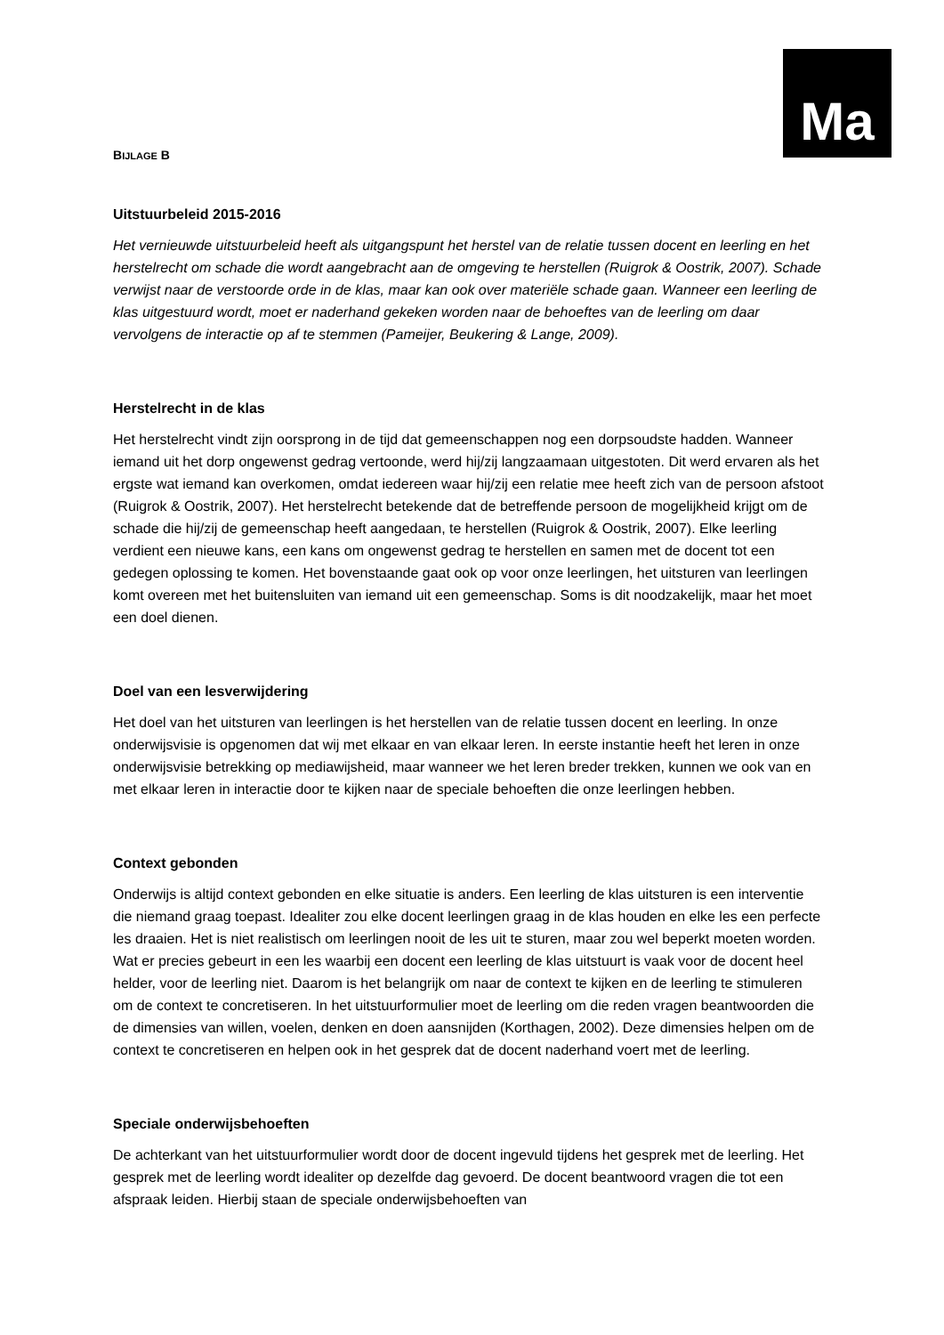Ma
BIJLAGE B
Uitstuurbeleid 2015-2016
Het vernieuwde uitstuurbeleid heeft als uitgangspunt het herstel van de relatie tussen docent en leerling en het herstelrecht om schade die wordt aangebracht aan de omgeving te herstellen (Ruigrok & Oostrik, 2007). Schade verwijst naar de verstoorde orde in de klas, maar kan ook over materiële schade gaan. Wanneer een leerling de klas uitgestuurd wordt, moet er naderhand gekeken worden naar de behoeftes van de leerling om daar vervolgens de interactie op af te stemmen (Pameijer, Beukering & Lange, 2009).
Herstelrecht in de klas
Het herstelrecht vindt zijn oorsprong in de tijd dat gemeenschappen nog een dorpsoudste hadden. Wanneer iemand uit het dorp ongewenst gedrag vertoonde, werd hij/zij langzaamaan uitgestoten. Dit werd ervaren als het ergste wat iemand kan overkomen, omdat iedereen waar hij/zij een relatie mee heeft zich van de persoon afstoot (Ruigrok & Oostrik, 2007). Het herstelrecht betekende dat de betreffende persoon de mogelijkheid krijgt om de schade die hij/zij de gemeenschap heeft aangedaan, te herstellen (Ruigrok & Oostrik, 2007). Elke leerling verdient een nieuwe kans, een kans om ongewenst gedrag te herstellen en samen met de docent tot een gedegen oplossing te komen. Het bovenstaande gaat ook op voor onze leerlingen, het uitsturen van leerlingen komt overeen met het buitensluiten van iemand uit een gemeenschap. Soms is dit noodzakelijk, maar het moet een doel dienen.
Doel van een lesverwijdering
Het doel van het uitsturen van leerlingen is het herstellen van de relatie tussen docent en leerling. In onze onderwijsvisie is opgenomen dat wij met elkaar en van elkaar leren. In eerste instantie heeft het leren in onze onderwijsvisie betrekking op mediawijsheid, maar wanneer we het leren breder trekken, kunnen we ook van en met elkaar leren in interactie door te kijken naar de speciale behoeften die onze leerlingen hebben.
Context gebonden
Onderwijs is altijd context gebonden en elke situatie is anders. Een leerling de klas uitsturen is een interventie die niemand graag toepast. Idealiter zou elke docent leerlingen graag in de klas houden en elke les een perfecte les draaien. Het is niet realistisch om leerlingen nooit de les uit te sturen, maar zou wel beperkt moeten worden. Wat er precies gebeurt in een les waarbij een docent een leerling de klas uitstuurt is vaak voor de docent heel helder, voor de leerling niet. Daarom is het belangrijk om naar de context te kijken en de leerling te stimuleren om de context te concretiseren. In het uitstuurformulier moet de leerling om die reden vragen beantwoorden die de dimensies van willen, voelen, denken en doen aansnijden (Korthagen, 2002). Deze dimensies helpen om de context te concretiseren en helpen ook in het gesprek dat de docent naderhand voert met de leerling.
Speciale onderwijsbehoeften
De achterkant van het uitstuurformulier wordt door de docent ingevuld tijdens het gesprek met de leerling. Het gesprek met de leerling wordt idealiter op dezelfde dag gevoerd. De docent beantwoord vragen die tot een afspraak leiden. Hierbij staan de speciale onderwijsbehoeften van